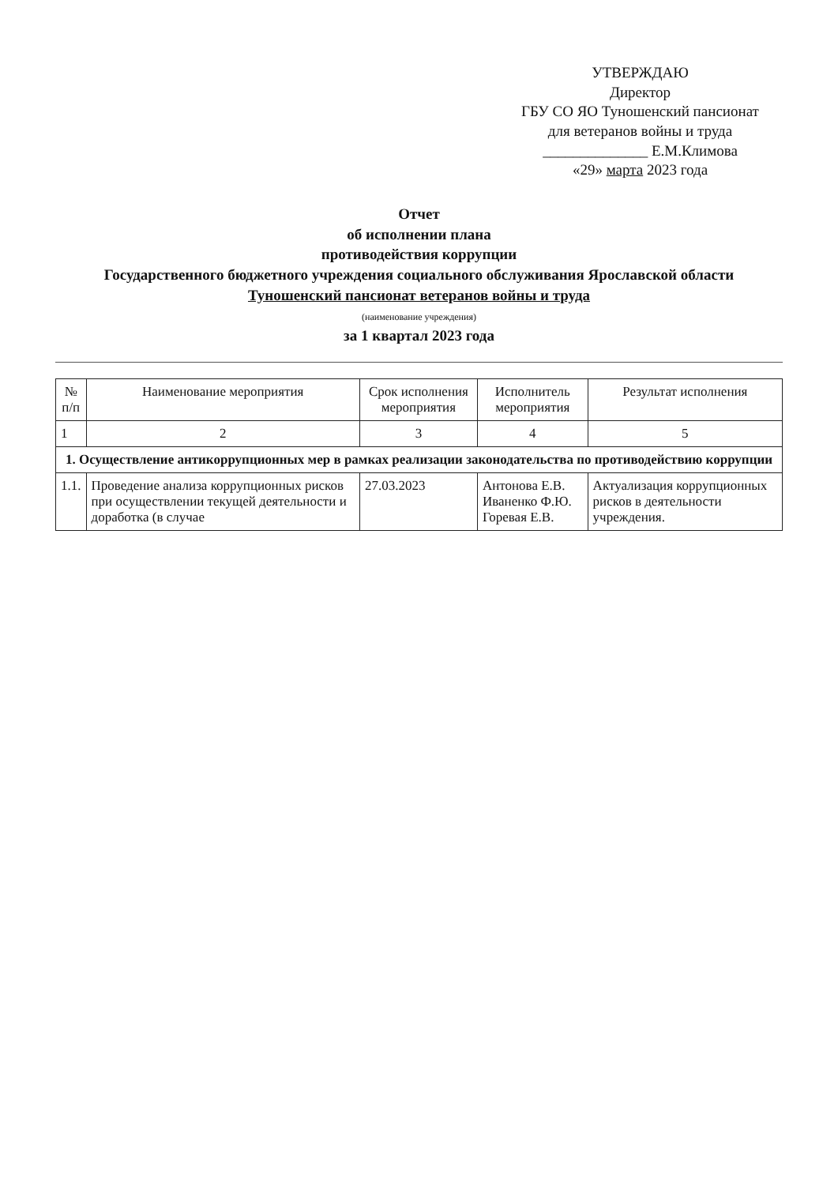УТВЕРЖДАЮ
Директор
ГБУ СО ЯО Туношенский пансионат
для ветеранов войны и труда
______________ Е.М.Климова
«29» марта 2023 года
Отчет
об исполнении плана
противодействия коррупции
Государственного бюджетного учреждения социального обслуживания Ярославской области
Туношенский пансионат ветеранов войны и труда
(наименование учреждения)
за 1 квартал 2023 года
| № п/п | Наименование мероприятия | Срок исполнения мероприятия | Исполнитель мероприятия | Результат исполнения |
| --- | --- | --- | --- | --- |
| 1 | 2 | 3 | 4 | 5 |
| 1. Осуществление антикоррупционных мер в рамках реализации законодательства по противодействию коррупции | | | | |
| 1.1. | Проведение анализа коррупционных рисков при осуществлении текущей деятельности и доработка (в случае | 27.03.2023 | Антонова Е.В. Иваненко Ф.Ю. Горевая Е.В. | Актуализация коррупционных рисков в деятельности учреждения. |